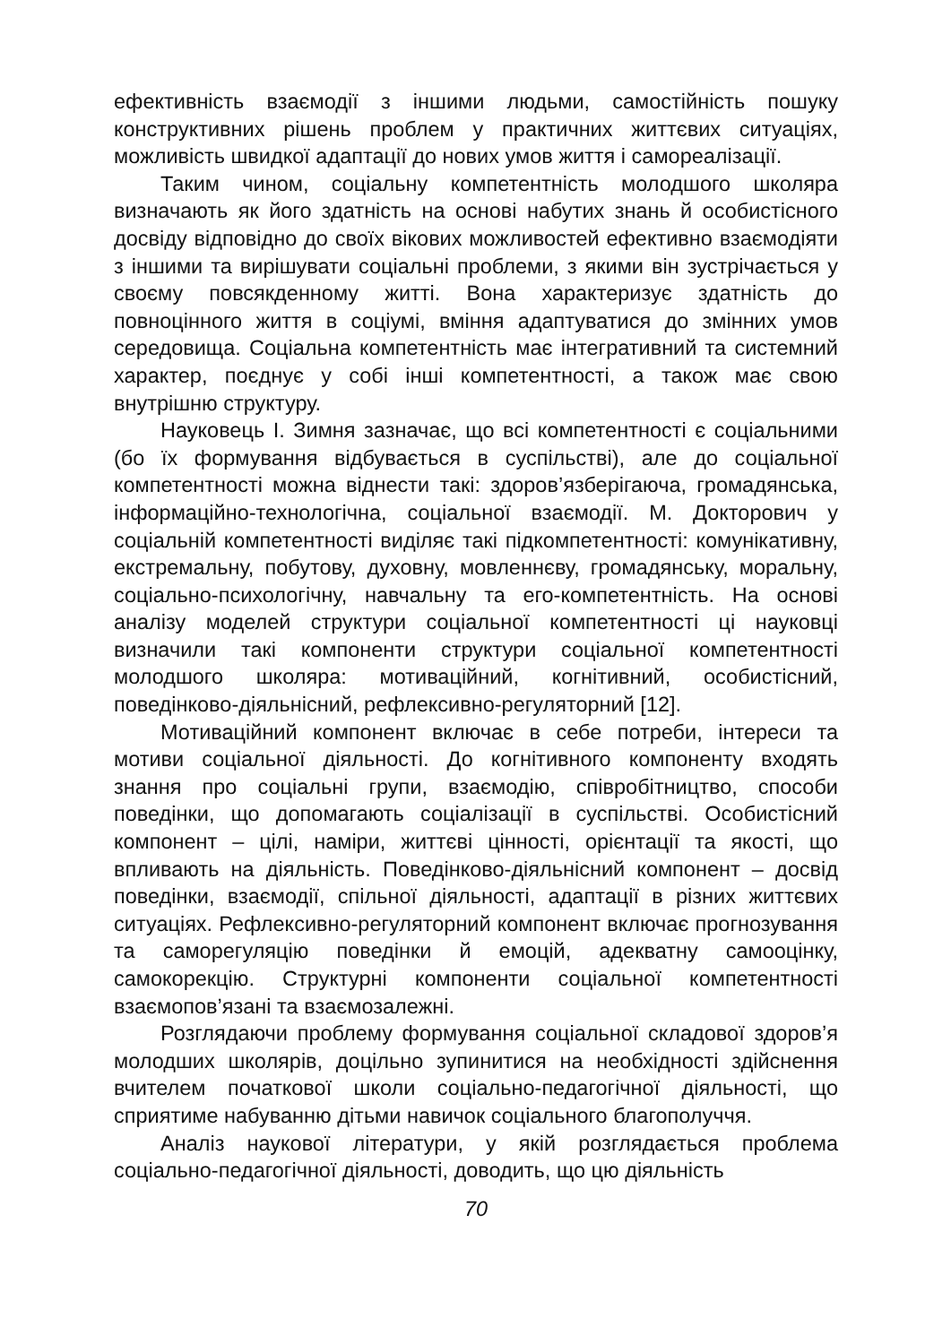ефективність взаємодії з іншими людьми, самостійність пошуку конструктивних рішень проблем у практичних життєвих ситуаціях, можливість швидкої адаптації до нових умов життя і самореалізації.
Таким чином, соціальну компетентність молодшого школяра визначають як його здатність на основі набутих знань й особистісного досвіду відповідно до своїх вікових можливостей ефективно взаємодіяти з іншими та вирішувати соціальні проблеми, з якими він зустрічається у своєму повсякденному житті. Вона характеризує здатність до повноцінного життя в соціумі, вміння адаптуватися до змінних умов середовища. Соціальна компетентність має інтегративний та системний характер, поєднує у собі інші компетентності, а також має свою внутрішню структуру.
Науковець І. Зимня зазначає, що всі компетентності є соціальними (бо їх формування відбувається в суспільстві), але до соціальної компетентності можна віднести такі: здоров’язберігаюча, громадянська, інформаційно-технологічна, соціальної взаємодії. М. Докторович у соціальній компетентності виділяє такі підкомпетентності: комунікативну, екстремальну, побутову, духовну, мовленнєву, громадянську, моральну, соціально-психологічну, навчальну та его-компетентність. На основі аналізу моделей структури соціальної компетентності ці науковці визначили такі компоненти структури соціальної компетентності молодшого школяра: мотиваційний, когнітивний, особистісний, поведінково-діяльнісний, рефлексивно-регуляторний [12].
Мотиваційний компонент включає в себе потреби, інтереси та мотиви соціальної діяльності. До когнітивного компоненту входять знання про соціальні групи, взаємодію, співробітництво, способи поведінки, що допомагають соціалізації в суспільстві. Особистісний компонент – цілі, наміри, життєві цінності, орієнтації та якості, що впливають на діяльність. Поведінково-діяльнісний компонент – досвід поведінки, взаємодії, спільної діяльності, адаптації в різних життєвих ситуаціях. Рефлексивно-регуляторний компонент включає прогнозування та саморегуляцію поведінки й емоцій, адекватну самооцінку, самокорекцію. Структурні компоненти соціальної компетентності взаємопов’язані та взаємозалежні.
Розглядаючи проблему формування соціальної складової здоров’я молодших школярів, доцільно зупинитися на необхідності здійснення вчителем початкової школи соціально-педагогічної діяльності, що сприятиме набуванню дітьми навичок соціального благополуччя.
Аналіз наукової літератури, у якій розглядається проблема соціально-педагогічної діяльності, доводить, що цю діяльність
70